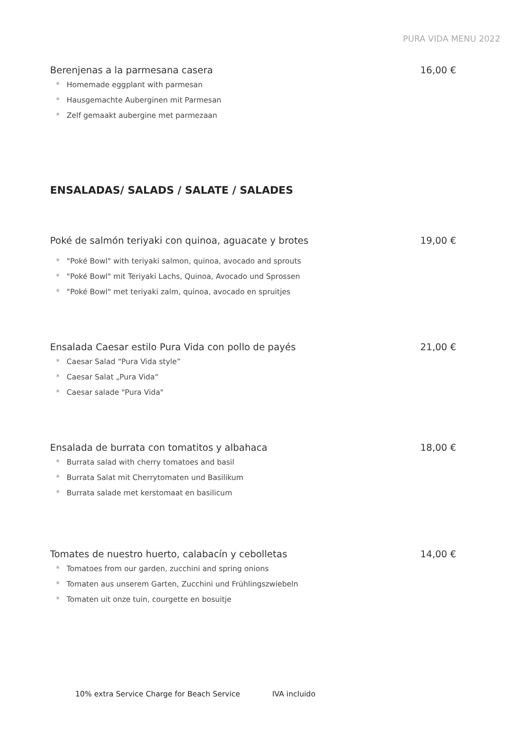PURA VIDA MENU 2022
Berenjenas a la parmesana casera 16,00 €
* Homemade eggplant with parmesan
* Hausgemachte Auberginen mit Parmesan
* Zelf gemaakt aubergine met parmezaan
ENSALADAS/ SALADS / SALATE / SALADES
Poké de salmón teriyaki con quinoa, aguacate y brotes 19,00 €
* "Poké Bowl" with teriyaki salmon, quinoa, avocado and sprouts
* "Poké Bowl" mit Teriyaki Lachs, Quinoa, Avocado und Sprossen
* "Poké Bowl" met teriyaki zalm, quinoa, avocado en spruitjes
Ensalada Caesar estilo Pura Vida con pollo de payés 21,00 €
* Caesar Salad “Pura Vida style”
* Caesar Salat „Pura Vida“
* Caesar salade "Pura Vida"
Ensalada de burrata con tomatitos y albahaca 18,00 €
* Burrata salad with cherry tomatoes and basil
* Burrata Salat mit Cherrytomaten und Basilikum
* Burrata salade met kerstomaat en basilicum
Tomates de nuestro huerto, calabacín y cebolletas 14,00 €
* Tomatoes from our garden, zucchini and spring onions
* Tomaten aus unserem Garten, Zucchini und Frühlingszwiebeln
* Tomaten uit onze tuin, courgette en bosuitje
10% extra Service Charge for Beach Service IVA incluido